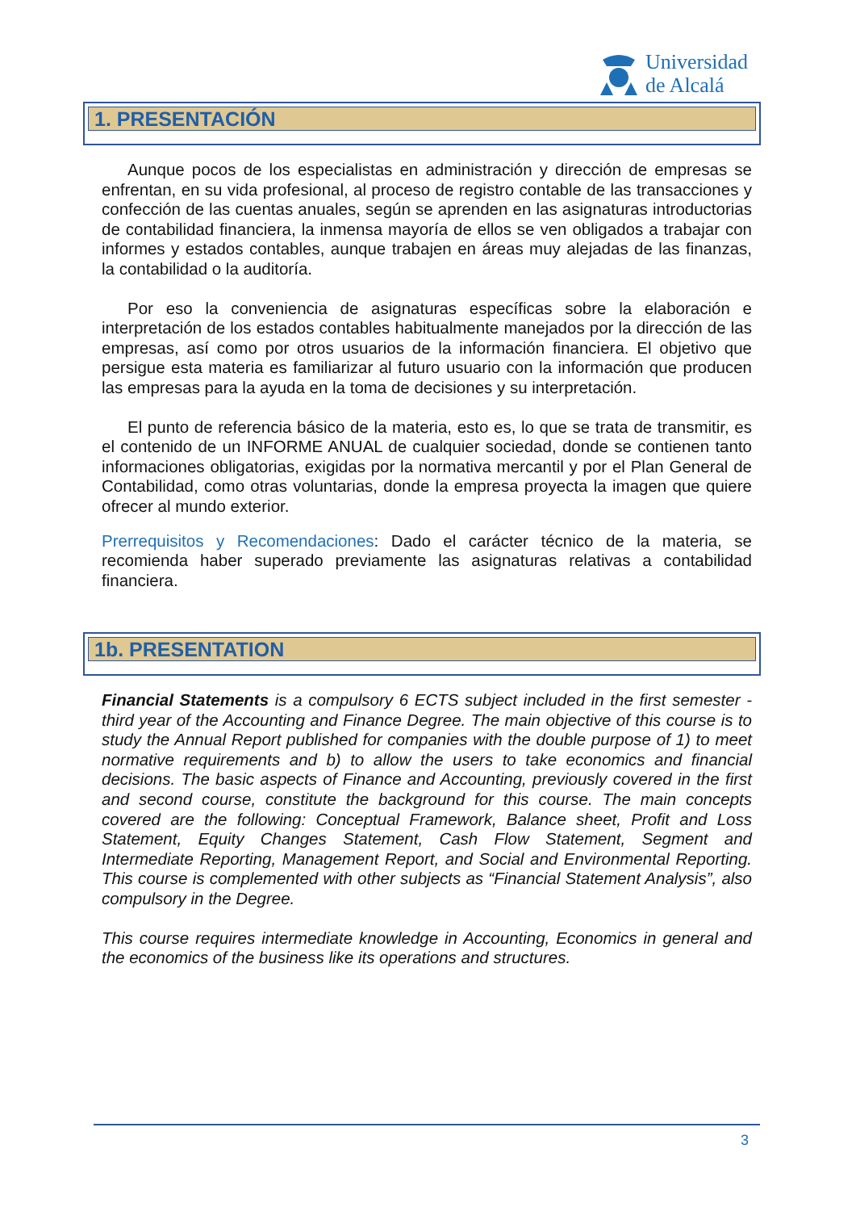Universidad
de Alcalá
1. PRESENTACIÓN
Aunque pocos de los especialistas en administración y dirección de empresas se enfrentan, en su vida profesional, al proceso de registro contable de las transacciones y confección de las cuentas anuales, según se aprenden en las asignaturas introductorias de contabilidad financiera, la inmensa mayoría de ellos se ven obligados a trabajar con informes y estados contables, aunque trabajen en áreas muy alejadas de las finanzas, la contabilidad o la auditoría.
Por eso la conveniencia de asignaturas específicas sobre la elaboración e interpretación de los estados contables habitualmente manejados por la dirección de las empresas, así como por otros usuarios de la información financiera. El objetivo que persigue esta materia es familiarizar al futuro usuario con la información que producen las empresas para la ayuda en la toma de decisiones y su interpretación.
El punto de referencia básico de la materia, esto es, lo que se trata de transmitir, es el contenido de un INFORME ANUAL de cualquier sociedad, donde se contienen tanto informaciones obligatorias, exigidas por la normativa mercantil y por el Plan General de Contabilidad, como otras voluntarias, donde la empresa proyecta la imagen que quiere ofrecer al mundo exterior.
Prerrequisitos y Recomendaciones: Dado el carácter técnico de la materia, se recomienda haber superado previamente las asignaturas relativas a contabilidad financiera.
1b. PRESENTATION
Financial Statements is a compulsory 6 ECTS subject included in the first semester - third year of the Accounting and Finance Degree. The main objective of this course is to study the Annual Report published for companies with the double purpose of 1) to meet normative requirements and b) to allow the users to take economics and financial decisions. The basic aspects of Finance and Accounting, previously covered in the first and second course, constitute the background for this course. The main concepts covered are the following: Conceptual Framework, Balance sheet, Profit and Loss Statement, Equity Changes Statement, Cash Flow Statement, Segment and Intermediate Reporting, Management Report, and Social and Environmental Reporting. This course is complemented with other subjects as “Financial Statement Analysis”, also compulsory in the Degree.
This course requires intermediate knowledge in Accounting, Economics in general and the economics of the business like its operations and structures.
3